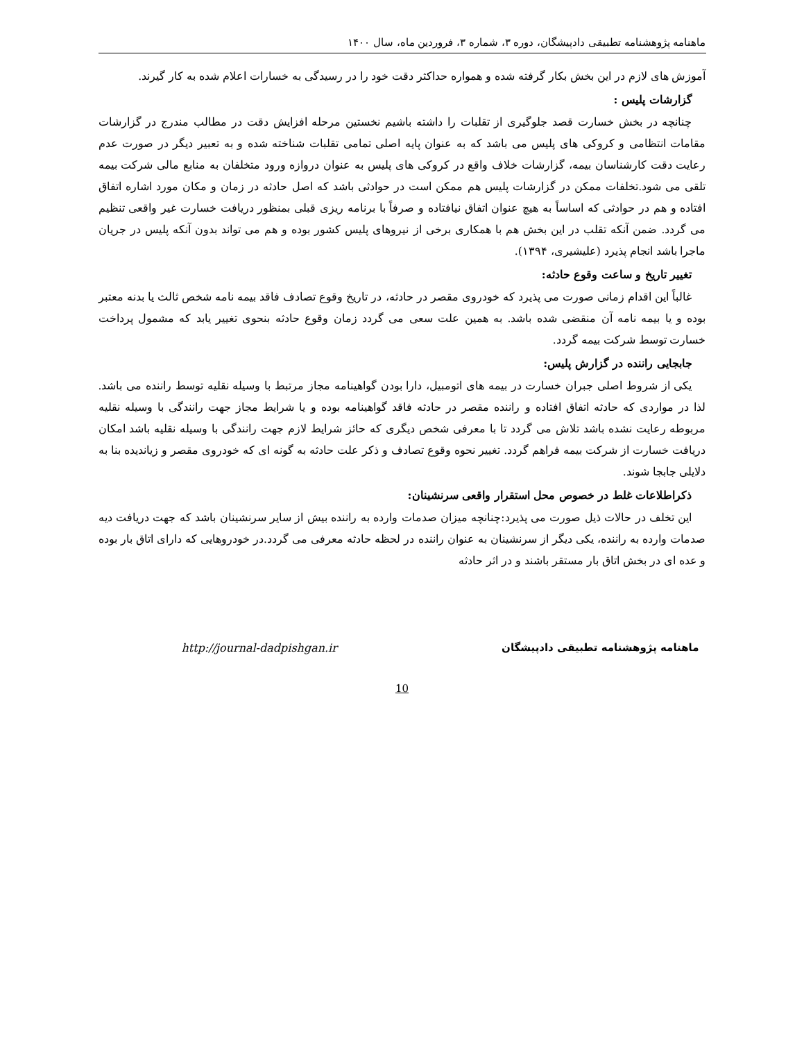ماهنامه پژوهشنامه تطبیقی دادپیشگان، دوره ۳، شماره ۳، فروردین ماه، سال ۱۴۰۰
آموزش های لازم در این بخش بکار گرفته شده و همواره حداکثر دقت خود را در رسیدگی به خسارات اعلام شده به کار گیرند.
گزارشات پلیس :
چنانچه در بخش خسارت قصد جلوگیری از تقلبات را داشته باشیم نخستین مرحله افزایش دقت در مطالب مندرج در گزارشات مقامات انتظامی و کروکی های پلیس می باشد که به عنوان پایه اصلی تمامی تقلبات شناخته شده و به تعبیر دیگر در صورت عدم رعایت دقت کارشناسان بیمه، گزارشات خلاف واقع در کروکی های پلیس به عنوان دروازه ورود متخلفان به منابع مالی شرکت بیمه تلقی می شود.تخلفات ممکن در گزارشات پلیس هم ممکن است در حوادثی باشد که اصل حادثه در زمان و مکان مورد اشاره اتفاق افتاده و هم در حوادثی که اساساً به هیچ عنوان اتفاق نیافتاده و صرفاً با برنامه ریزی قبلی بمنظور دریافت خسارت غیر واقعی تنظیم می گردد. ضمن آنکه تقلب در این بخش هم با همکاری برخی از نیروهای پلیس کشور بوده و هم می تواند بدون آنکه پلیس در جریان ماجرا باشد انجام پذیرد (علیشیری، ۱۳۹۴).
تغییر تاریخ و ساعت وقوع حادثه:
غالباً این اقدام زمانی صورت می پذیرد که خودروی مقصر در حادثه، در تاریخ وقوع تصادف فاقد بیمه نامه شخص ثالث یا بدنه معتبر بوده و یا بیمه نامه آن منقضی شده باشد. به همین علت سعی می گردد زمان وقوع حادثه بنحوی تغییر یابد که مشمول پرداخت خسارت توسط شرکت بیمه گردد.
جابجایی راننده در گزارش پلیس:
یکی از شروط اصلی جبران خسارت در بیمه های اتومبیل، دارا بودن گواهینامه مجاز مرتبط با وسیله نقلیه توسط راننده می باشد. لذا در مواردی که حادثه اتفاق افتاده و راننده مقصر در حادثه فاقد گواهینامه بوده و یا شرایط مجاز جهت رانندگی با وسیله نقلیه مربوطه رعایت نشده باشد تلاش می گردد تا با معرفی شخص دیگری که حائز شرایط لازم جهت رانندگی با وسیله نقلیه باشد امکان دریافت خسارت از شرکت بیمه فراهم گردد. تغییر نحوه وقوع تصادف و ذکر علت حادثه به گونه ای که خودروی مقصر و زیاندیده بنا به دلایلی جابجا شوند.
ذکراطلاعات غلط در خصوص محل استقرار واقعی سرنشینان:
این تخلف در حالات ذیل صورت می پذیرد:چنانچه میزان صدمات وارده به راننده بیش از سایر سرنشینان باشد که جهت دریافت دیه صدمات وارده به راننده، یکی دیگر از سرنشینان به عنوان راننده در لحظه حادثه معرفی می گردد.در خودروهایی که دارای اتاق بار بوده و عده ای در بخش اتاق بار مستقر باشند و در اثر حادثه
ماهنامه پژوهشنامه تطبیقی دادپیشگان http://journal-dadpishgan.ir
10